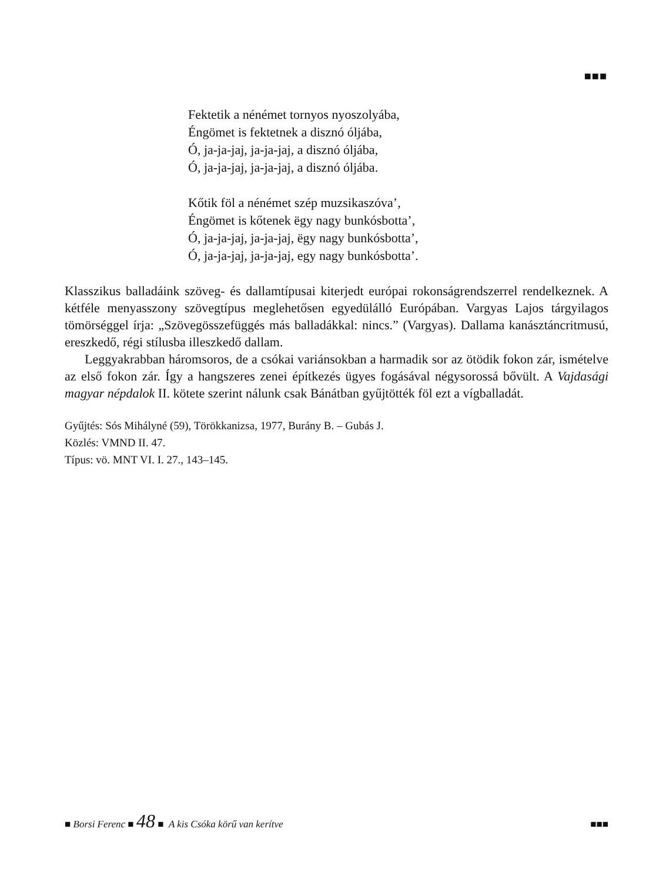■■■
Fektetik a nénémet tornyos nyoszolyába,
Éngömet is fektetnek a disznó óljába,
Ó, ja-ja-jaj, ja-ja-jaj, a disznó óljába,
Ó, ja-ja-jaj, ja-ja-jaj, a disznó óljába.
Kőtik föl a nénémet szép muzsikaszóva’,
Éngömet is kőtenek ëgy nagy bunkósbotta’,
Ó, ja-ja-jaj, ja-ja-jaj, ëgy nagy bunkósbotta’,
Ó, ja-ja-jaj, ja-ja-jaj, egy nagy bunkósbotta’.
Klasszikus balladáink szöveg- és dallamtípusai kiterjedt európai rokonságrendszerrel rendelkeznek. A kétféle menyasszony szövegtípus meglehetősen egyedülálló Európában. Vargyas Lajos tárgyilagos tömörséggel írja: „Szövegösszefüggés más balladákkal: nincs.” (Vargyas). Dallama kanásztáncritmusú, ereszkedő, régi stílusba illeszkedő dallam.
Leggyakrabban háromsoros, de a csókai variánsokban a harmadik sor az ötödik fokon zár, ismételve az első fokon zár. Így a hangszeres zenei építkezés ügyes fogásával négysorossá bővült. A Vajdasági magyar népdalok II. kötete szerint nálunk csak Bánátban gyűjtötték föl ezt a vígballadát.
Gyűjtés: Sós Mihályné (59), Törökkanizsa, 1977, Burány B. – Gubás J.
Közlés: VMND II. 47.
Típus: vö. MNT VI. I. 27., 143–145.
■ Borsi Ferenc ■ 48 ■ A kis Csóka körű van kerítve ■■■